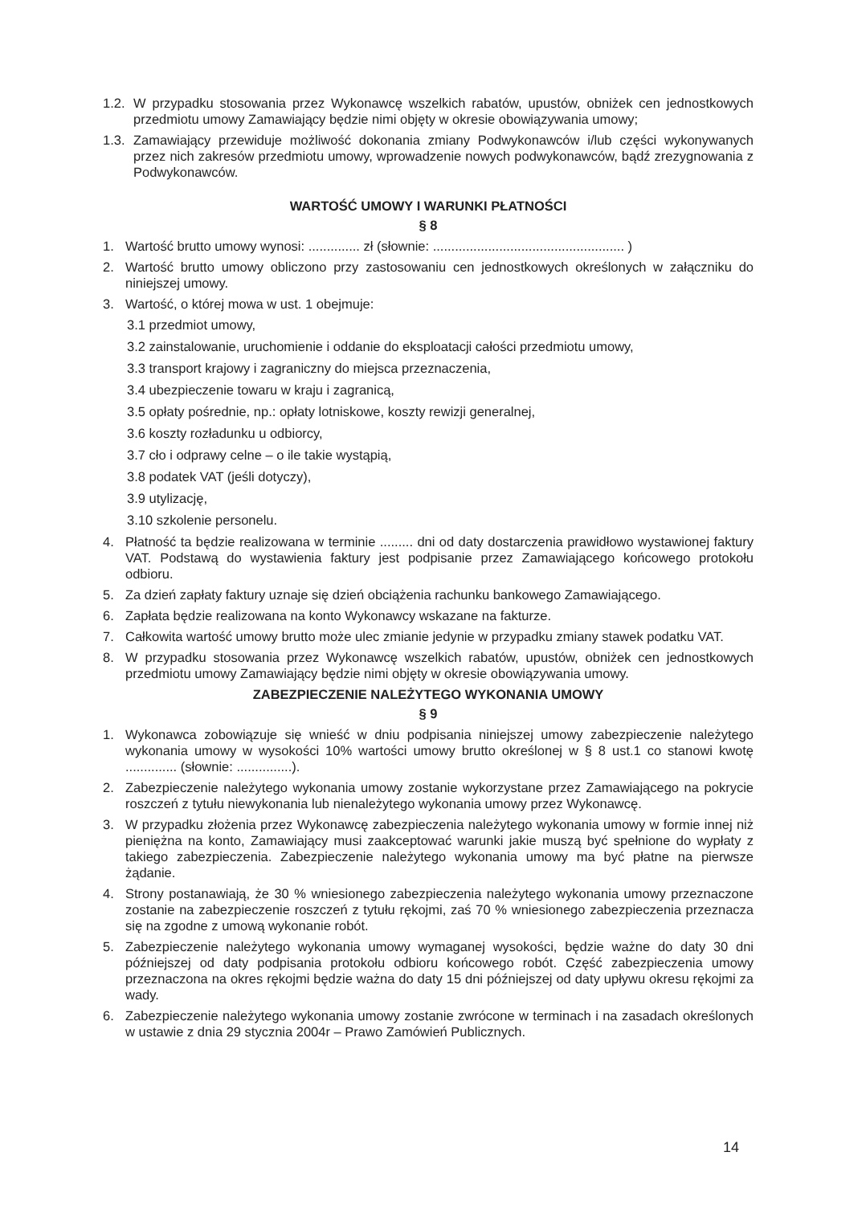1.2. W przypadku stosowania przez Wykonawcę wszelkich rabatów, upustów, obniżek cen jednostkowych przedmiotu umowy Zamawiający będzie nimi objęty w okresie obowiązywania umowy;
1.3. Zamawiający przewiduje możliwość dokonania zmiany Podwykonawców i/lub części wykonywanych przez nich zakresów przedmiotu umowy, wprowadzenie nowych podwykonawców, bądź zrezygnowania z Podwykonawców.
WARTOŚĆ UMOWY I WARUNKI PŁATNOŚCI
§ 8
1. Wartość brutto umowy wynosi: .............. zł (słownie: .................................................... )
2. Wartość brutto umowy obliczono przy zastosowaniu cen jednostkowych określonych w załączniku do niniejszej umowy.
3. Wartość, o której mowa w ust. 1 obejmuje:
3.1 przedmiot umowy,
3.2 zainstalowanie, uruchomienie i oddanie do eksploatacji całości przedmiotu umowy,
3.3 transport krajowy i zagraniczny do miejsca przeznaczenia,
3.4 ubezpieczenie towaru w kraju i zagranicą,
3.5 opłaty pośrednie, np.: opłaty lotniskowe, koszty rewizji generalnej,
3.6 koszty rozładunku u odbiorcy,
3.7 cło i odprawy celne – o ile takie wystąpią,
3.8 podatek VAT (jeśli dotyczy),
3.9 utylizację,
3.10 szkolenie personelu.
4. Płatność ta będzie realizowana w terminie ......... dni od daty dostarczenia prawidłowo wystawionej faktury VAT. Podstawą do wystawienia faktury jest podpisanie przez Zamawiającego końcowego protokołu odbioru.
5. Za dzień zapłaty faktury uznaje się dzień obciążenia rachunku bankowego Zamawiającego.
6. Zapłata będzie realizowana na konto Wykonawcy wskazane na fakturze.
7. Całkowita wartość umowy brutto może ulec zmianie jedynie w przypadku zmiany stawek podatku VAT.
8. W przypadku stosowania przez Wykonawcę wszelkich rabatów, upustów, obniżek cen jednostkowych przedmiotu umowy Zamawiający będzie nimi objęty w okresie obowiązywania umowy.
ZABEZPIECZENIE NALEŻYTEGO WYKONANIA UMOWY
§ 9
1. Wykonawca zobowiązuje się wnieść w dniu podpisania niniejszej umowy zabezpieczenie należytego wykonania umowy w wysokości 10% wartości umowy brutto określonej w § 8 ust.1 co stanowi kwotę .............. (słownie: ...............).
2. Zabezpieczenie należytego wykonania umowy zostanie wykorzystane przez Zamawiającego na pokrycie roszczeń z tytułu niewykonania lub nienależytego wykonania umowy przez Wykonawcę.
3. W przypadku złożenia przez Wykonawcę zabezpieczenia należytego wykonania umowy w formie innej niż pieniężna na konto, Zamawiający musi zaakceptować warunki jakie muszą być spełnione do wypłaty z takiego zabezpieczenia. Zabezpieczenie należytego wykonania umowy ma być płatne na pierwsze żądanie.
4. Strony postanawiają, że 30 % wniesionego zabezpieczenia należytego wykonania umowy przeznaczone zostanie na zabezpieczenie roszczeń z tytułu rękojmi, zaś 70 % wniesionego zabezpieczenia przeznacza się na zgodne z umową wykonanie robót.
5. Zabezpieczenie należytego wykonania umowy wymaganej wysokości, będzie ważne do daty 30 dni późniejszej od daty podpisania protokołu odbioru końcowego robót. Część zabezpieczenia umowy przeznaczona na okres rękojmi będzie ważna do daty 15 dni późniejszej od daty upływu okresu rękojmi za wady.
6. Zabezpieczenie należytego wykonania umowy zostanie zwrócone w terminach i na zasadach określonych w ustawie z dnia 29 stycznia 2004r – Prawo Zamówień Publicznych.
14